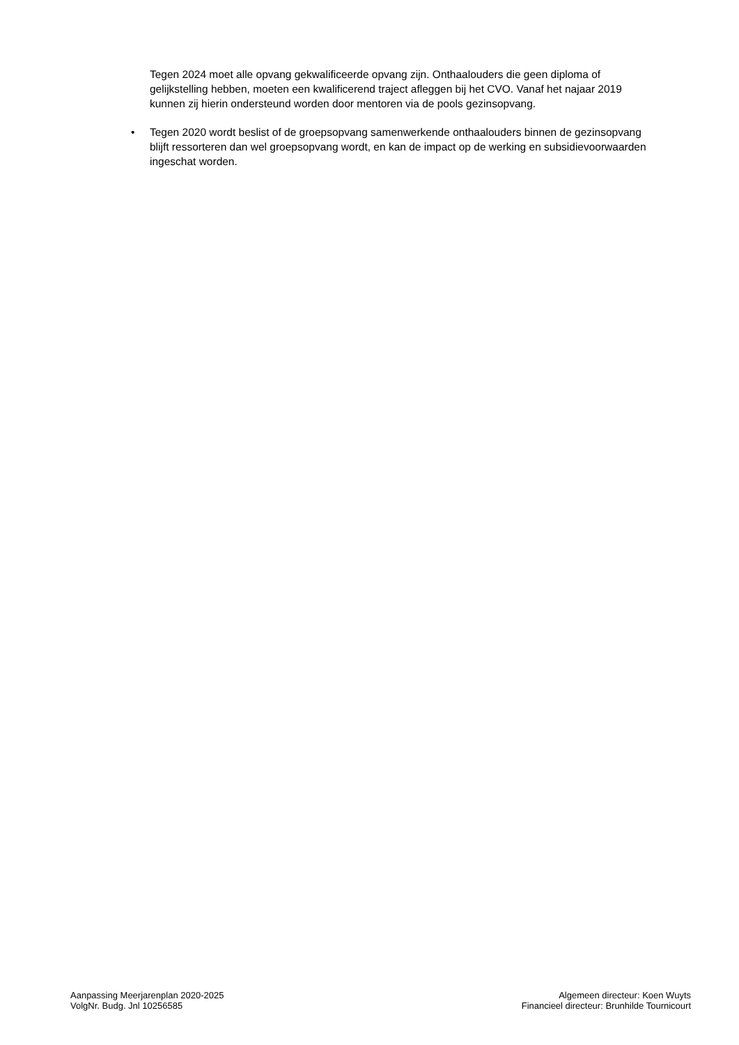Tegen 2024 moet alle opvang gekwalificeerde opvang zijn. Onthaalouders die geen diploma of gelijkstelling hebben, moeten een kwalificerend traject afleggen bij het CVO. Vanaf het najaar 2019 kunnen zij hierin ondersteund worden door mentoren via de pools gezinsopvang.
• Tegen 2020 wordt beslist of de groepsopvang samenwerkende onthaalouders binnen de gezinsopvang blijft ressorteren dan wel groepsopvang wordt, en kan de impact op de werking en subsidievoorwaarden ingeschat worden.
Aanpassing Meerjarenplan 2020-2025
VolgNr. Budg. Jnl 10256585
Algemeen directeur: Koen Wuyts
Financieel directeur: Brunhilde Tournicourt